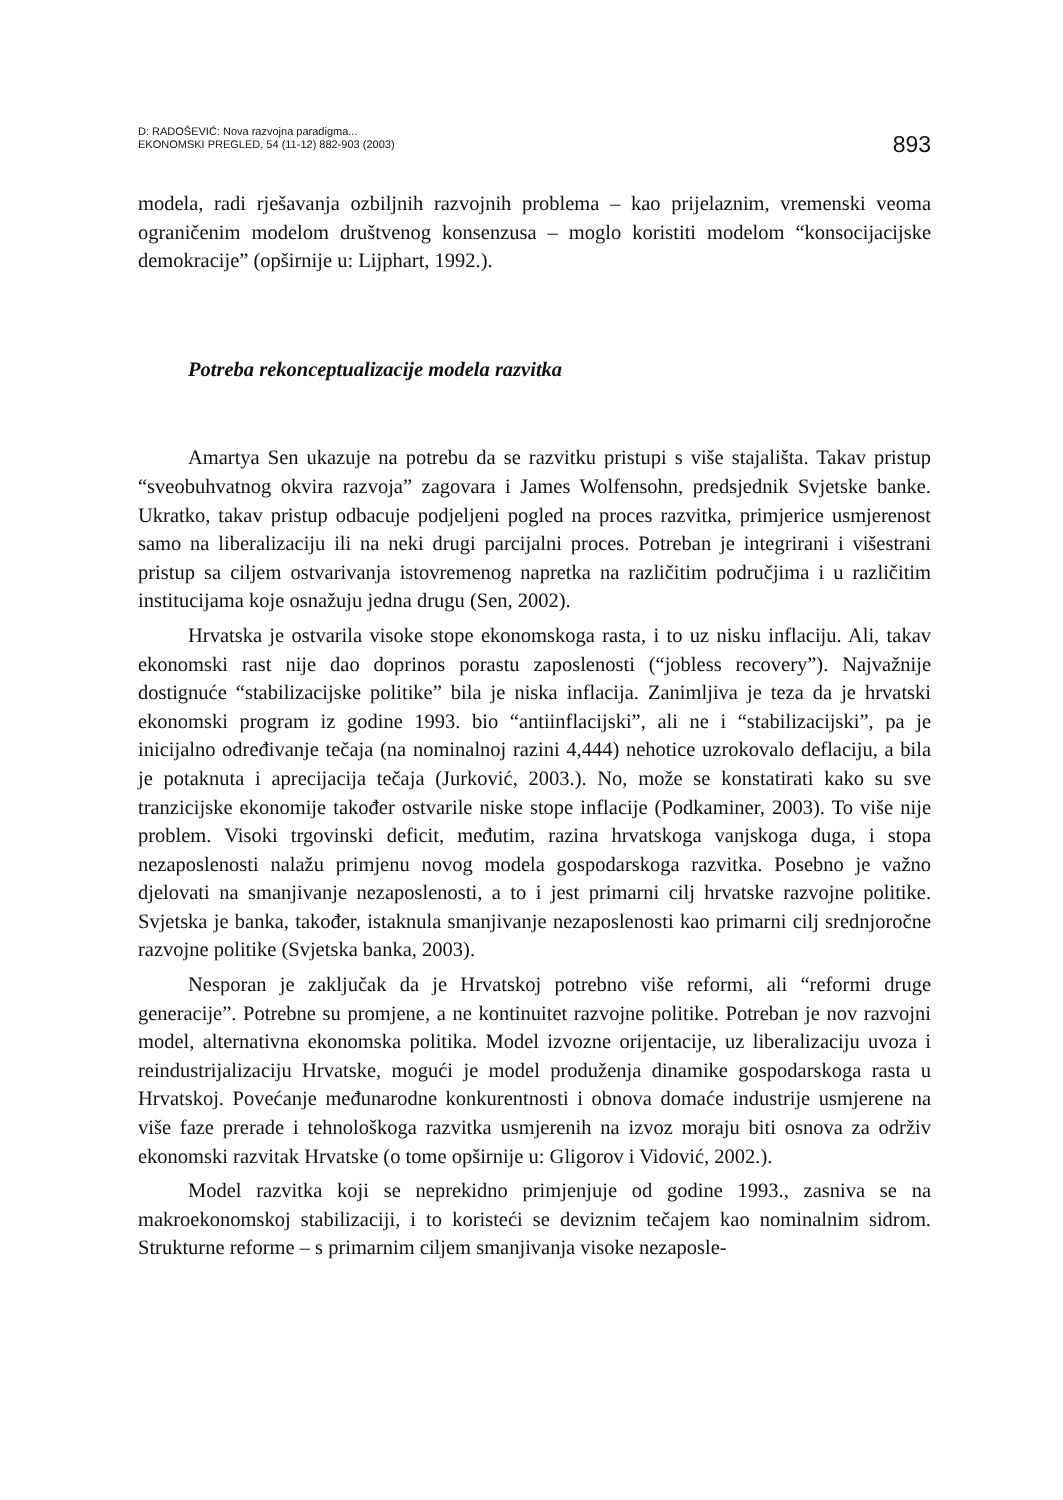D: RADOŠEVIĆ: Nova razvojna paradigma...
EKONOMSKI PREGLED, 54 (11-12) 882-903 (2003)
893
modela, radi rješavanja ozbiljnih razvojnih problema – kao prijelaznim, vremenski veoma ograničenim modelom društvenog konsenzusa – moglo koristiti modelom “konsocijacijske demokracije” (opširnije u: Lijphart, 1992.).
Potreba rekonceptualizacije modela razvitka
Amartya Sen ukazuje na potrebu da se razvitku pristupi s više stajališta. Takav pristup “sveobuhvatnog okvira razvoja” zagovara i James Wolfensohn, predsjednik Svjetske banke. Ukratko, takav pristup odbacuje podjeljeni pogled na proces razvitka, primjerice usmjerenost samo na liberalizaciju ili na neki drugi parcijalni proces. Potreban je integrirani i višestrani pristup sa ciljem ostvarivanja istovremenog napretka na različitim područjima i u različitim institucijama koje osnažuju jedna drugu (Sen, 2002).
Hrvatska je ostvarila visoke stope ekonomskoga rasta, i to uz nisku inflaciju. Ali, takav ekonomski rast nije dao doprinos porastu zaposlenosti (“jobless recovery”). Najvažnije dostignuće “stabilizacijske politike” bila je niska inflacija. Zanimljiva je teza da je hrvatski ekonomski program iz godine 1993. bio “antiinflacijski”, ali ne i “stabilizacijski”, pa je inicijalno određivanje tečaja (na nominalnoj razini 4,444) nehotice uzrokovalo deflaciju, a bila je potaknuta i aprecijacija tečaja (Jurković, 2003.). No, može se konstatirati kako su sve tranzicijske ekonomije također ostvarile niske stope inflacije (Podkaminer, 2003). To više nije problem. Visoki trgovinski deficit, međutim, razina hrvatskoga vanjskoga duga, i stopa nezaposlenosti nalažu primjenu novog modela gospodarskoga razvitka. Posebno je važno djelovati na smanjivanje nezaposlenosti, a to i jest primarni cilj hrvatske razvojne politike. Svjetska je banka, također, istaknula smanjivanje nezaposlenosti kao primarni cilj srednjoročne razvojne politike (Svjetska banka, 2003).
Nesporan je zaključak da je Hrvatskoj potrebno više reformi, ali “reformi druge generacije”. Potrebne su promjene, a ne kontinuitet razvojne politike. Potreban je nov razvojni model, alternativna ekonomska politika. Model izvozne orijentacije, uz liberalizaciju uvoza i reindustrijalizaciju Hrvatske, mogući je model produženja dinamike gospodarskoga rasta u Hrvatskoj. Povećanje međunarodne konkurentnosti i obnova domaće industrije usmjerene na više faze prerade i tehnološkoga razvitka usmjerenih na izvoz moraju biti osnova za održiv ekonomski razvitak Hrvatske (o tome opširnije u: Gligorov i Vidović, 2002.).
Model razvitka koji se neprekidno primjenjuje od godine 1993., zasniva se na makroekonomskoj stabilizaciji, i to koristeći se deviznim tečajem kao nominalnim sidrom. Strukturne reforme – s primarnim ciljem smanjivanja visoke nezaposle-